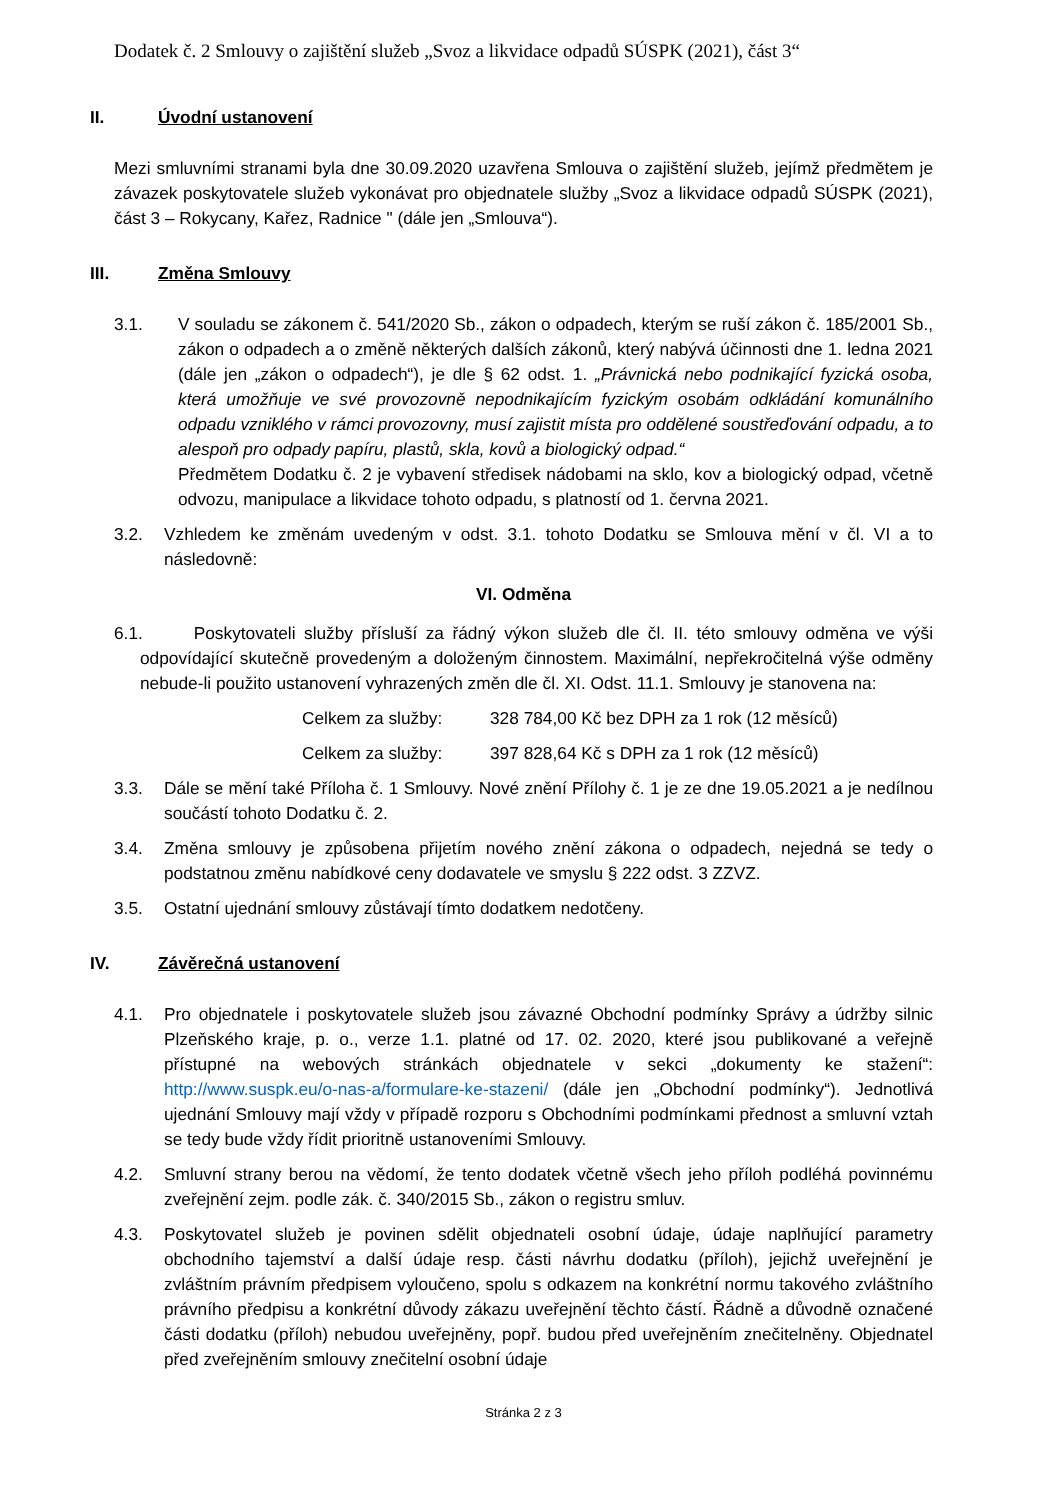Dodatek č. 2 Smlouvy o zajištění služeb „Svoz a likvidace odpadů SÚSPK (2021), část 3“
II. Úvodní ustanovení
Mezi smluvními stranami byla dne 30.09.2020 uzavřena Smlouva o zajištění služeb, jejímž předmětem je závazek poskytovatele služeb vykonávat pro objednatele služby „Svoz a likvidace odpadů SÚSPK (2021), část 3 – Rokycany, Kařez, Radnice " (dále jen „Smlouva“).
III. Změna Smlouvy
3.1. V souladu se zákonem č. 541/2020 Sb., zákon o odpadech, kterým se ruší zákon č. 185/2001 Sb., zákon o odpadech a o změně některých dalších zákonů, který nabývá účinnosti dne 1. ledna 2021 (dále jen „zákon o odpadech“), je dle § 62 odst. 1. „Právnická nebo podnikající fyzická osoba, která umožňuje ve své provozovně nepodnikajícím fyzickým osobám odkládání komunálního odpadu vzniklého v rámci provozovny, musí zajistit místa pro oddělené soustřeďování odpadu, a to alespoň pro odpady papíru, plastů, skla, kovů a biologický odpad.“
Předmětem Dodatku č. 2 je vybavení středisek nádobami na sklo, kov a biologický odpad, včetně odvozu, manipulace a likvidace tohoto odpadu, s platností od 1. června 2021.
3.2. Vzhledem ke změnám uvedeným v odst. 3.1. tohoto Dodatku se Smlouva mění v čl. VI a to následovně:
VI. Odměna
6.1. Poskytovateli služby přísluší za řádný výkon služeb dle čl. II. této smlouvy odměna ve výši odpovídající skutečně provedeným a doloženým činnostem. Maximální, nepřekročitelná výše odměny nebude-li použito ustanovení vyhrazených změn dle čl. XI. Odst. 11.1. Smlouvy je stanovena na:
Celkem za služby: 328 784,00 Kč bez DPH za 1 rok (12 měsíců)
Celkem za služby: 397 828,64 Kč s DPH za 1 rok (12 měsíců)
3.3. Dále se mění také Příloha č. 1 Smlouvy. Nové znění Přílohy č. 1 je ze dne 19.05.2021 a je nedílnou součástí tohoto Dodatku č. 2.
3.4. Změna smlouvy je způsobena přijetím nového znění zákona o odpadech, nejedná se tedy o podstatnou změnu nabídkové ceny dodavatele ve smyslu § 222 odst. 3 ZZVZ.
3.5. Ostatní ujednání smlouvy zůstávají tímto dodatkem nedotčeny.
IV. Závěrečná ustanovení
4.1. Pro objednatele i poskytovatele služeb jsou závazné Obchodní podmínky Správy a údržby silnic Plzeňského kraje, p. o., verze 1.1. platné od 17. 02. 2020, které jsou publikované a veřejně přístupné na webových stránkách objednatele v sekci „dokumenty ke stažení“: http://www.suspk.eu/o-nas-a/formulare-ke-stazeni/ (dále jen „Obchodní podmínky“). Jednotlivá ujednání Smlouvy mají vždy v případě rozporu s Obchodními podmínkami přednost a smluvní vztah se tedy bude vždy řídit prioritně ustanoveními Smlouvy.
4.2. Smluvní strany berou na vědomí, že tento dodatek včetně všech jeho příloh podléhá povinnému zveřejnění zejm. podle zák. č. 340/2015 Sb., zákon o registru smluv.
4.3. Poskytovatel služeb je povinen sdělit objednateli osobní údaje, údaje naplňující parametry obchodního tajemství a další údaje resp. části návrhu dodatku (příloh), jejichž uveřejnění je zvláštním právním předpisem vyloučeno, spolu s odkazem na konkrétní normu takového zvláštního právního předpisu a konkrétní důvody zákazu uveřejnění těchto částí. Řádně a důvodně označené části dodatku (příloh) nebudou uveřejněny, popř. budou před uveřejněním znečitelněny. Objednatel před zveřejněním smlouvy znečitelní osobní údaje
Stránka 2 z 3